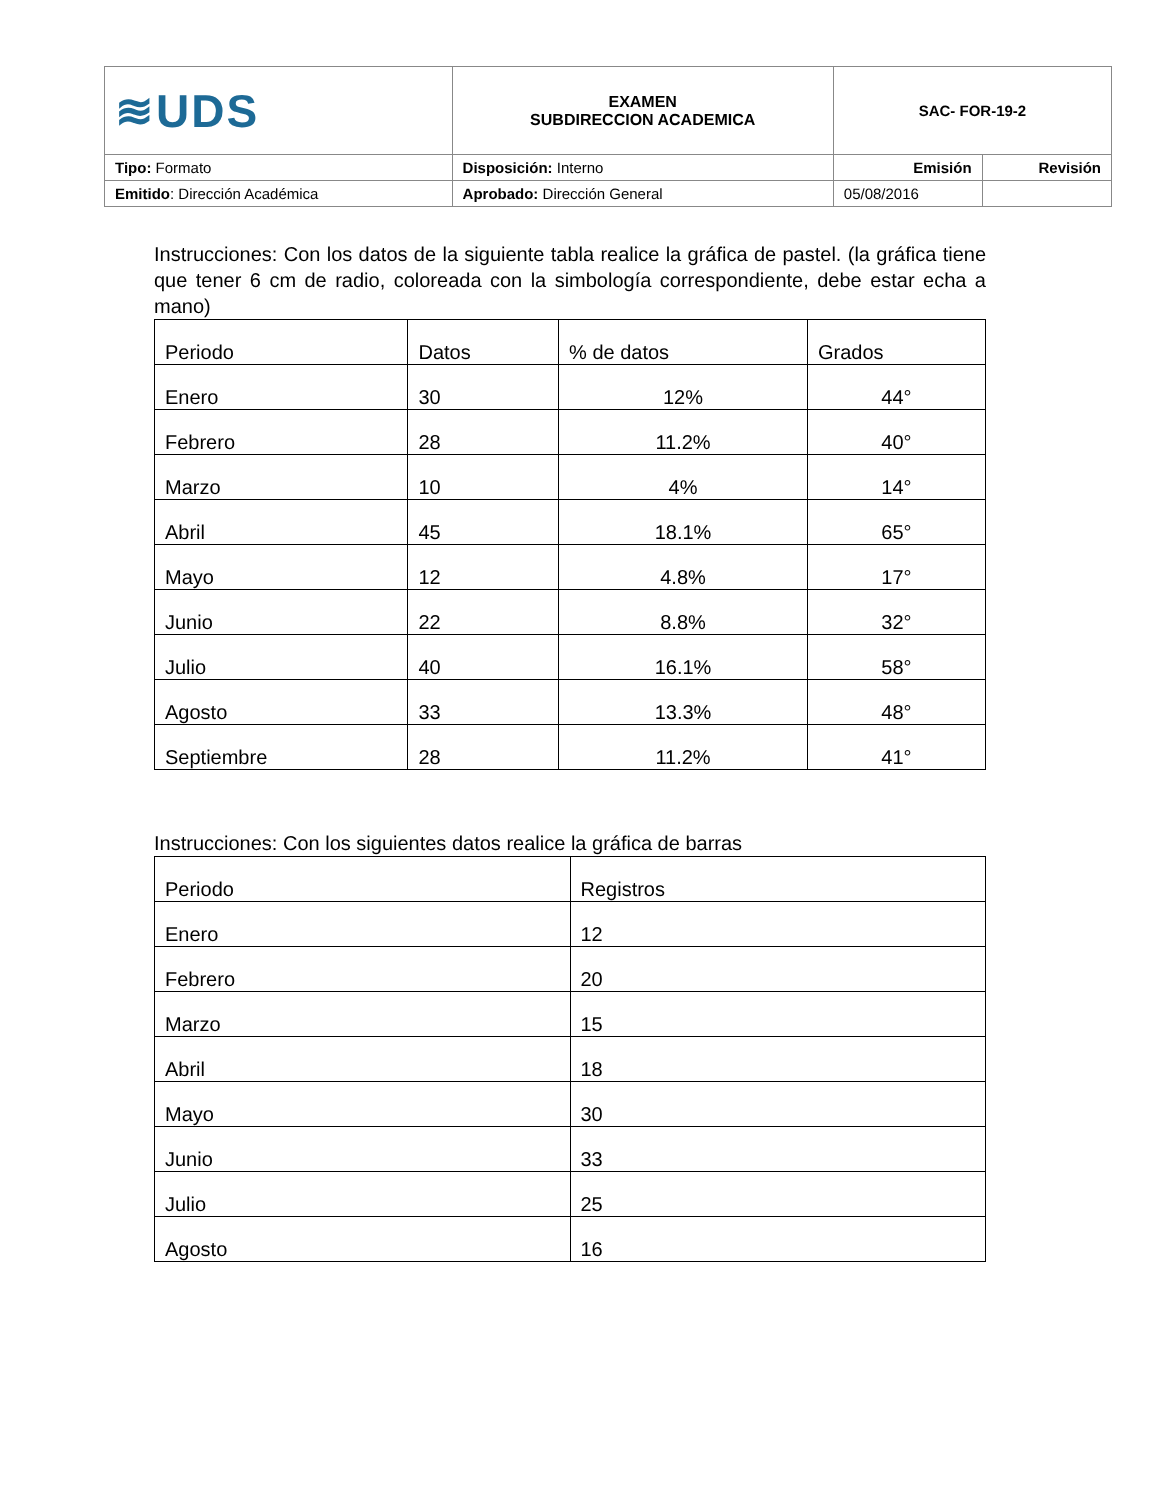| ≋UDS | EXAMEN SUBDIRECCION ACADEMICA | SAC- FOR-19-2 | |
| Tipo: Formato | Disposición: Interno | Emisión | Revisión |
| Emitido : Dirección Académica | Aprobado: Dirección General | 05/08/2016 | |
Instrucciones: Con los datos de la siguiente tabla realice la gráfica de pastel. (la gráfica tiene que tener 6 cm de radio, coloreada con la simbología correspondiente, debe estar echa a mano)
| Periodo | Datos | % de datos | Grados |
| --- | --- | --- | --- |
| Enero | 30 | 12% | 44° |
| Febrero | 28 | 11.2% | 40° |
| Marzo | 10 | 4% | 14° |
| Abril | 45 | 18.1% | 65° |
| Mayo | 12 | 4.8% | 17° |
| Junio | 22 | 8.8% | 32° |
| Julio | 40 | 16.1% | 58° |
| Agosto | 33 | 13.3% | 48° |
| Septiembre | 28 | 11.2% | 41° |
Instrucciones: Con los siguientes datos realice la gráfica de barras
| Periodo | Registros |
| --- | --- |
| Enero | 12 |
| Febrero | 20 |
| Marzo | 15 |
| Abril | 18 |
| Mayo | 30 |
| Junio | 33 |
| Julio | 25 |
| Agosto | 16 |